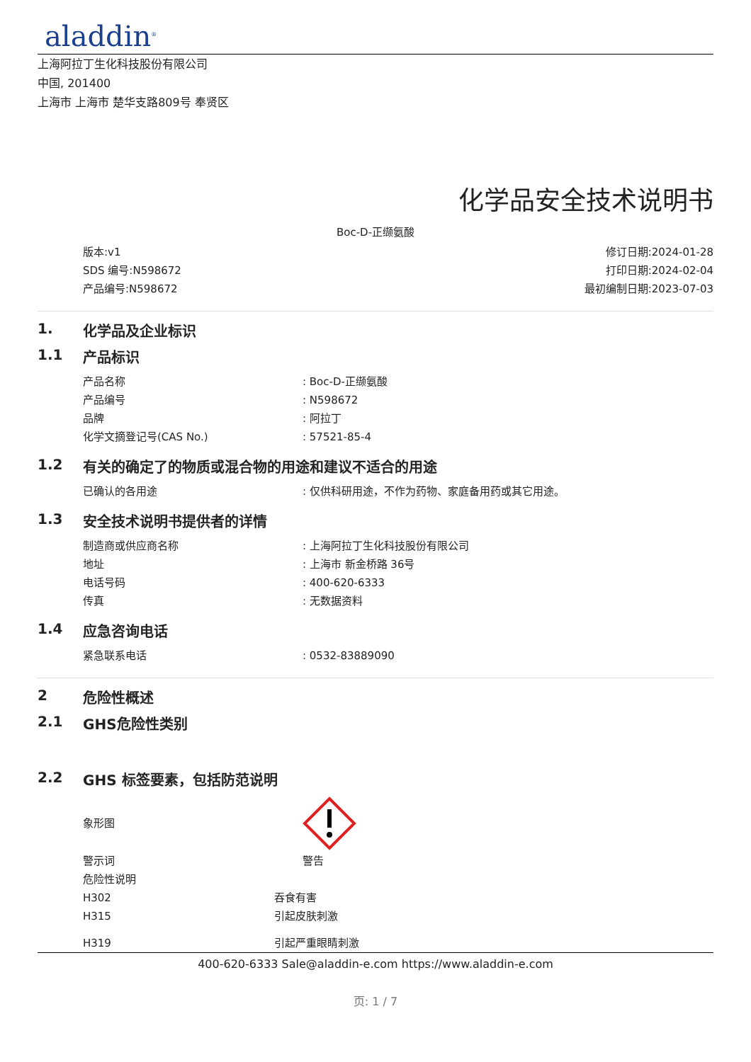aladdin<sup>®</sup>
上海阿拉丁生化科技股份有限公司
中国, 201400
上海市 上海市 楚华支路809号 奉贤区
化学品安全技术说明书
Boc-D-正缬氨酸
版本:v1
SDS 编号:N598672
产品编号:N598672
修订日期:2024-01-28
打印日期:2024-02-04
最初编制日期:2023-07-03
1. 化学品及企业标识
1.1 产品标识
产品名称: Boc-D-正缬氨酸
产品编号: N598672
品牌: 阿拉丁
化学文摘登记号(CAS No.): 57521-85-4
1.2 有关的确定了的物质或混合物的用途和建议不适合的用途
已确认的各用途: 仅供科研用途，不作为药物、家庭备用药或其它用途。
1.3 安全技术说明书提供者的详情
制造商或供应商名称: 上海阿拉丁生化科技股份有限公司
地址: 上海市 新金桥路 36号
电话号码: 400-620-6333
传真: 无数据资料
1.4 应急咨询电话
紧急联系电话: 0532-83889090
2 危险性概述
2.1 GHS危险性类别
2.2 GHS 标签要素，包括防范说明
象形图
警示词 警告
危险性说明
H302 吞食有害
H315 引起皮肤刺激
H319 引起严重眼睛刺激
400-620-6333 Sale@aladdin-e.com https://www.aladdin-e.com
页: 1 / 7